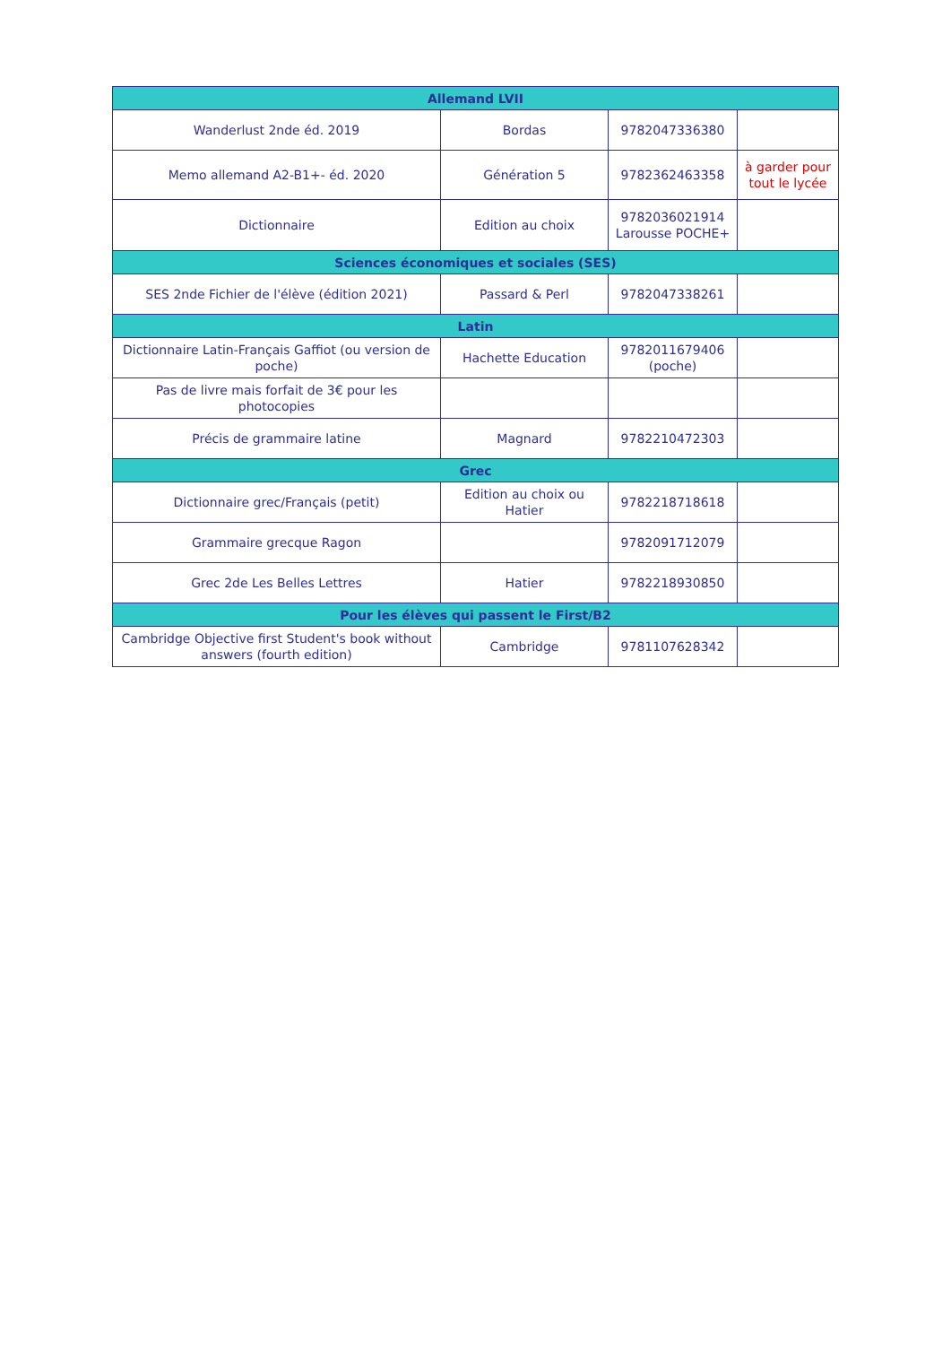| Allemand LVII | | | |
| --- | --- | --- | --- |
| Wanderlust 2nde éd. 2019 | Bordas | 9782047336380 | |
| Memo allemand A2-B1+- éd. 2020 | Génération 5 | 9782362463358 | à garder pour tout le lycée |
| Dictionnaire | Edition au choix | 9782036021914 Larousse POCHE+ | |
| Sciences économiques et sociales (SES) | | | |
| SES 2nde Fichier de l'élève (édition 2021) | Passard & Perl | 9782047338261 | |
| Latin | | | |
| Dictionnaire Latin-Français Gaffiot (ou version de poche) | Hachette Education | 9782011679406 (poche) | |
| Pas de livre mais forfait de 3€ pour les photocopies | | | |
| Précis de grammaire latine | Magnard | 9782210472303 | |
| Grec | | | |
| Dictionnaire grec/Français (petit) | Edition au choix ou Hatier | 9782218718618 | |
| Grammaire grecque Ragon | | 9782091712079 | |
| Grec 2de Les Belles Lettres | Hatier | 9782218930850 | |
| Pour les élèves qui passent le First/B2 | | | |
| Cambridge Objective first Student's book without answers (fourth edition) | Cambridge | 9781107628342 | |